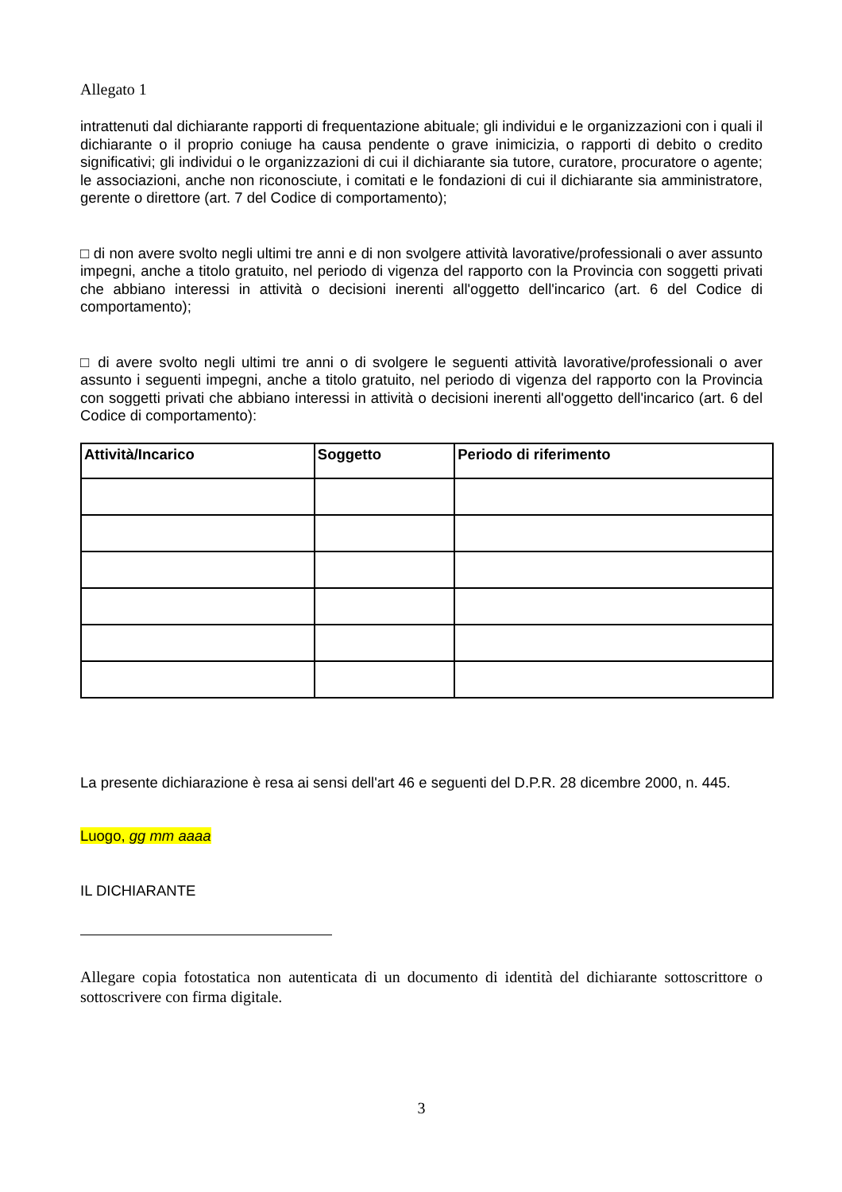Allegato 1
intrattenuti dal dichiarante rapporti di frequentazione abituale; gli individui e le organizzazioni con i quali il dichiarante o il proprio coniuge ha causa pendente o grave inimicizia, o rapporti di debito o credito significativi; gli individui o le organizzazioni di cui il dichiarante sia tutore, curatore, procuratore o agente; le associazioni, anche non riconosciute, i comitati e le fondazioni di cui il dichiarante sia amministratore, gerente o direttore (art. 7 del Codice di comportamento);
□ di non avere svolto negli ultimi tre anni e di non svolgere attività lavorative/professionali o aver assunto impegni, anche a titolo gratuito, nel periodo di vigenza del rapporto con la Provincia con soggetti privati che abbiano interessi in attività o decisioni inerenti all'oggetto dell'incarico (art. 6 del Codice di comportamento);
□ di avere svolto negli ultimi tre anni o di svolgere le seguenti attività lavorative/professionali o aver assunto i seguenti impegni, anche a titolo gratuito, nel periodo di vigenza del rapporto con la Provincia con soggetti privati che abbiano interessi in attività o decisioni inerenti all'oggetto dell'incarico (art. 6 del Codice di comportamento):
| Attività/Incarico | Soggetto | Periodo di riferimento |
| --- | --- | --- |
La presente dichiarazione è resa ai sensi dell'art 46 e seguenti del D.P.R. 28 dicembre 2000, n. 445.
Luogo, gg mm aaaa
IL DICHIARANTE
Allegare copia fotostatica non autenticata di un documento di identità del dichiarante sottoscrittore o sottoscrivere con firma digitale.
3